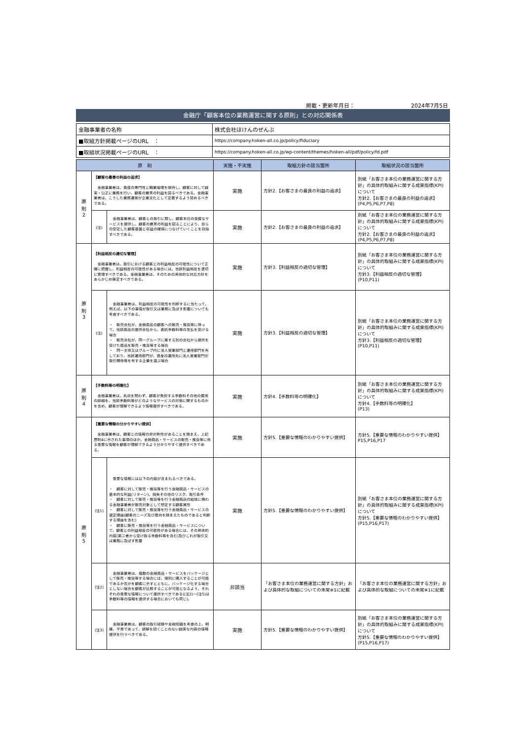掲載・更新年月日： 2024年7月5日
金融庁「顧客本位の業務運営に関する原則」との対応関係表
| 金融事業者の名称 | 株式会社ほけんのぜんぶ |
| ■取組方針掲載ページのURL ： | https://company.hoken-all.co.jp/policy/fiduciary |
| ■取組状況掲載ページのURL ： | https://company.hoken-all.co.jp/wp-content/themes/hoken-all/pdf/policy/fd.pdf |
| 原 則 | | | 実施・不実施 | 取組方針の該当箇所 | 取組状況の該当箇所 |
| --- | --- | --- | --- | --- | --- |
| 原 則 2 | 【顧客の最善の利益の追求】 金融事業者は、高度の専門性と職業倫理を保持し、顧客に対して誠実・公正に業務を行い、顧客の最善の利益を図るべきである。金融事業者は、こうした業務運営が企業文化として定着するよう努めるべきである。 | | 実施 | 方針2.【お客さまの最良の利益の追求】 | 別紙「お客さま本位の業務運営に関する方針」の具体的取組みに関する成果指標(KPI)について 方針2.【お客さまの最良の利益の追求】 (P4,P5,P6,P7,P8) |
| | (注) | 金融事業者は、顧客との取引に際し、顧客本位の良質なサービスを提供し、顧客の最善の利益を図ることにより、自らの安定した顧客基盤と収益の確保につなげていくことを目指すべきである。 | 実施 | 方針2.【お客さまの最良の利益の追求】 | 別紙「お客さま本位の業務運営に関する方針」の具体的取組みに関する成果指標(KPI)について 方針2.【お客さまの最良の利益の追求】 (P4,P5,P6,P7,P8) |
| 原 則 3 | 【利益相反の適切な管理】 金融事業者は、取引における顧客との利益相反の可能性について正確に把握し、利益相反の可能性がある場合には、当該利益相反を適切に管理すべきである。金融事業者は、そのための具体的な対応方針をあらかじめ策定すべきである。 | | 実施 | 方針3.【利益相反の適切な管理】 | 別紙「お客さま本位の業務運営に関する方針」の具体的取組みに関する成果指標(KPI)について 方針3.【利益相反の適切な管理】 (P10,P11) |
| | (注) | 金融事業者は、利益相反の可能性を判断するに当たって、例えば、以下の事情が取引又は業務に及ぼす影響についても考慮すべきである。 ・ 販売会社が、金融商品の顧客への販売・推奨等に伴って、当該商品の提供会社から、委託手数料等の支払を受ける場合 ・ 販売会社が、同一グループに属する別の会社から提供を受けた商品を販売・推奨等する場合 ・ 同一主体又はグループ内に法人営業部門と運用部門を有しており、当該運用部門が、資産の運用先に法人営業部門が取引関係等を有する企業を選ぶ場合 | 実施 | 方針3.【利益相反の適切な管理】 | 別紙「お客さま本位の業務運営に関する方針」の具体的取組みに関する成果指標(KPI)について 方針3.【利益相反の適切な管理】 (P10,P11) |
| 原 則 4 | 【手数料等の明確化】 金融事業者は、名目を問わず、顧客が負担する手数料その他の費用の詳細を、当該手数料等がどのようなサービスの対価に関するものかを含め、顧客が理解できるよう情報提供すべきである。 | | 実施 | 方針4.【手数料等の明確化】 | 別紙「お客さま本位の業務運営に関する方針」の具体的取組みに関する成果指標(KPI)について 方針4.【手数料等の明確化】 (P13) |
| 原 則 5 | 【重要な情報の分かりやすい提供】 金融事業者は、顧客との情報の非対称性があることを踏まえ、上記原則4に示された事項のほか、金融商品・サービスの販売・推奨等に係る重要な情報を顧客が理解できるよう分かりやすく提供すべきである。 | | 実施 | 方針5.【重要な情報のわかりやすい提供】 | 方針5.【重要な情報のわかりやすい提供】 P15,P16,P17 |
| | (注1) | 重要な情報には以下の内容が含まれるべきである。 ・ 顧客に対して販売・推奨等を行う金融商品・サービスの基本的な利益(リターン)、損失その他のリスク、取引条件 ・ 顧客に対して販売・推奨等を行う金融商品の組成に携わる金融事業者が販売対象として想定する顧客属性 ・ 顧客に対して販売・推奨等を行う金融商品・サービスの選定理由(顧客のニーズ及び意向を踏まえたものであると判断する理由を含む) ・ 顧客に販売・推奨等を行う金融商品・サービスについて、顧客との利益相反の可能性がある場合には、その具体的内容(第三者から受け取る手数料等を含む)及びこれが取引又は業務に及ぼす影響 | 実施 | 方針5.【重要な情報のわかりやすい提供】 | 別紙「お客さま本位の業務運営に関する方針」の具体的取組みに関する成果指標(KPI)について 方針5.【重要な情報のわかりやすい提供】 (P15,P16,P17) |
| | (注2) | 金融事業者は、複数の金融商品・サービスをパッケージとして販売・推奨等する場合には、個別に購入することが可能であるか否かを顧客に示すとともに、パッケージ化する場合としない場合を顧客が比較することが可能となるよう、それぞれの重要な情報について提供すべきである((注2)～(注5)は手数料等の情報を提供する場合においても同じ)。 | 非該当 | 「お客さま本位の業務運営に関する方針」および具体的な取組についての末尾※1に記載 | 「お客さま本位の業務運営に関する方針」および具体的な取組についての末尾※1に記載 |
| | (注3) | 金融事業者は、顧客の取引経験や金融知識を考慮の上、明確、平易であって、誤解を招くことのない誠実な内容の情報提供を行うべきである。 | 実施 | 方針5.【重要な情報のわかりやすい提供】 | 別紙「お客さま本位の業務運営に関する方針」の具体的取組みに関する成果指標(KPI)について 方針5.【重要な情報のわかりやすい提供】 (P15,P16,P17) |